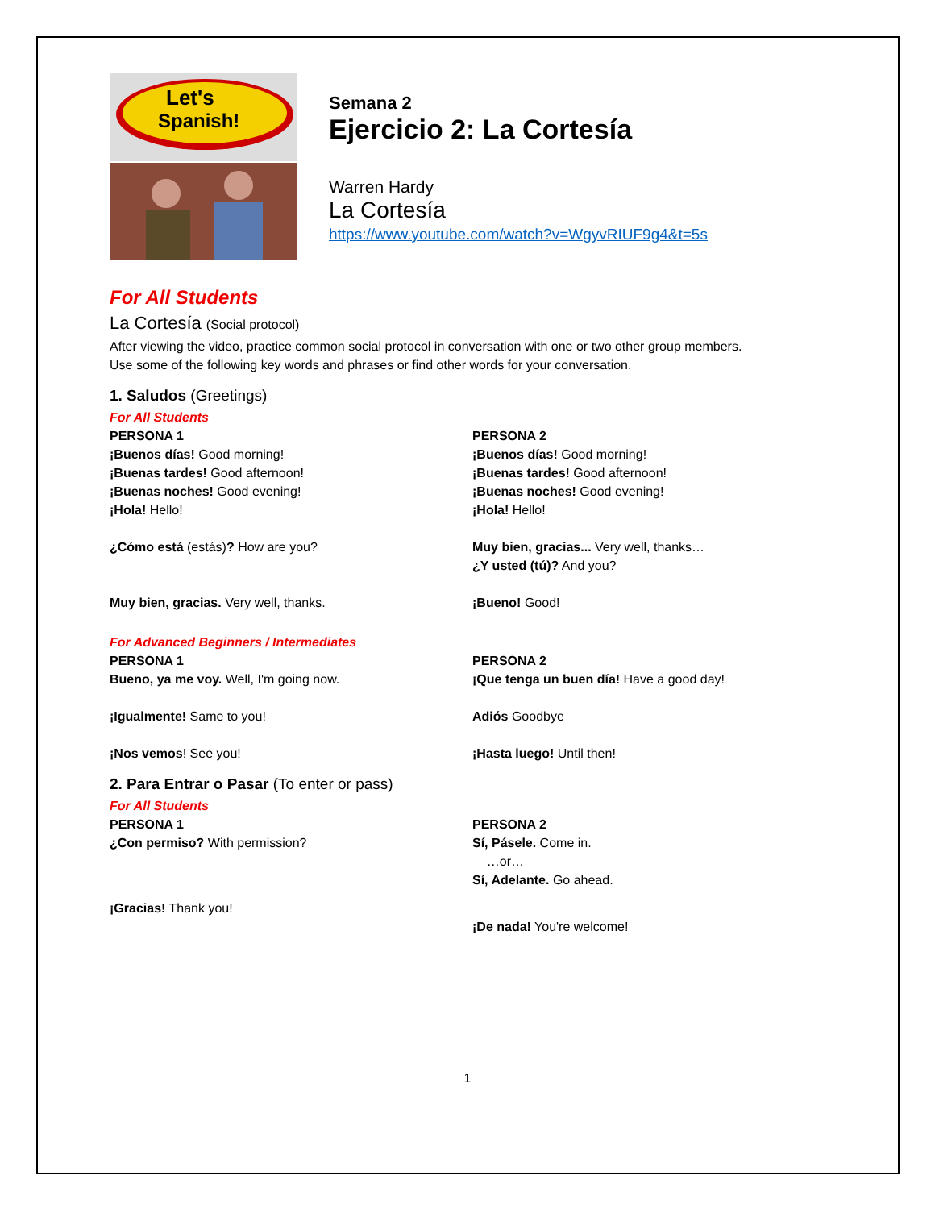Let's
Spanish!
Semana 2
Ejercicio 2: La Cortesía
Warren Hardy
La Cortesía
https://www.youtube.com/watch?v=WgyvRIUF9g4&t=5s
For All Students
La Cortesía (Social protocol)
After viewing the video, practice common social protocol in conversation with one or two other group members.
Use some of the following key words and phrases or find other words for your conversation.
1. Saludos (Greetings)
For All Students
PERSONA 1
¡Buenos días! Good morning!
¡Buenas tardes! Good afternoon!
¡Buenas noches! Good evening!
¡Hola! Hello!
¿Cómo está (estás)? How are you?
Muy bien, gracias. Very well, thanks.
PERSONA 2
¡Buenos días! Good morning!
¡Buenas tardes! Good afternoon!
¡Buenas noches! Good evening!
¡Hola! Hello!
Muy bien, gracias... Very well, thanks…
¿Y usted (tú)? And you?
¡Bueno! Good!
For Advanced Beginners / Intermediates
PERSONA 1
Bueno, ya me voy. Well, I'm going now.
¡Igualmente! Same to you!
¡Nos vemos! See you!
PERSONA 2
¡Que tenga un buen día! Have a good day!
Adiós Goodbye
¡Hasta luego! Until then!
2. Para Entrar o Pasar (To enter or pass)
For All Students
PERSONA 1
¿Con permiso? With permission?
¡Gracias! Thank you!
PERSONA 2
Sí, Pásele. Come in.
…or…
Sí, Adelante. Go ahead.
¡De nada! You're welcome!
1